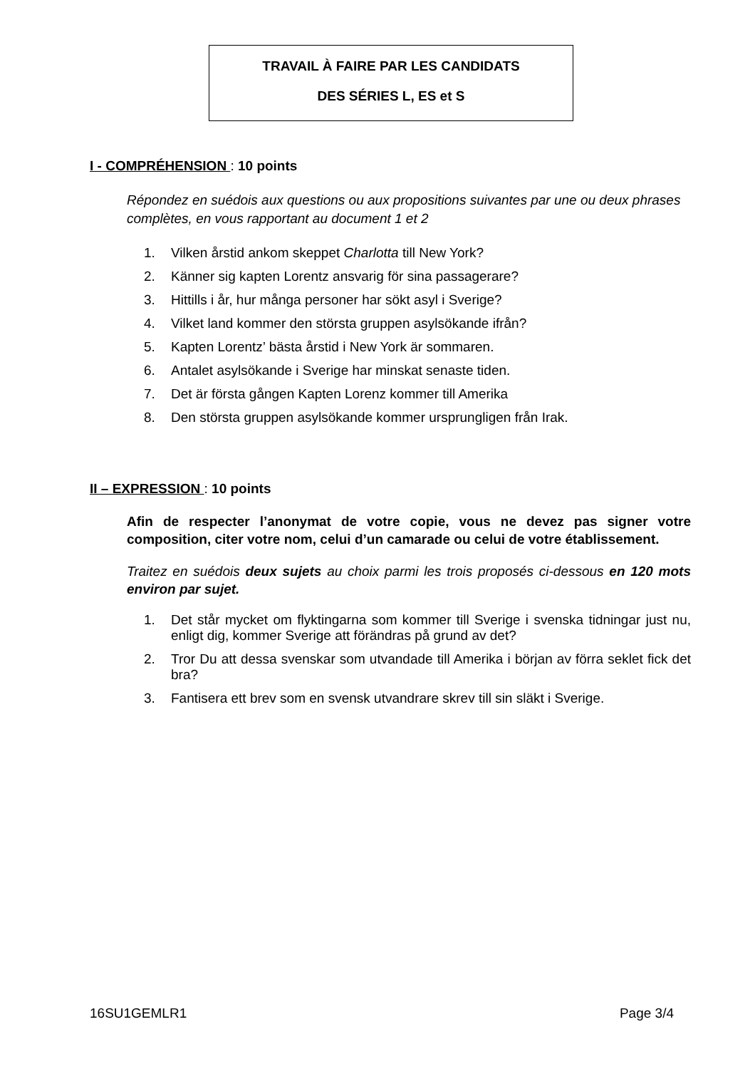TRAVAIL À FAIRE PAR LES CANDIDATS
DES SÉRIES L, ES et S
I - COMPRÉHENSION : 10 points
Répondez en suédois aux questions ou aux propositions suivantes par une ou deux phrases complètes, en vous rapportant au document 1 et 2
1. Vilken årstid ankom skeppet Charlotta till New York?
2. Känner sig kapten Lorentz ansvarig för sina passagerare?
3. Hittills i år, hur många personer har sökt asyl i Sverige?
4. Vilket land kommer den största gruppen asylsökande ifrån?
5. Kapten Lorentz’ bästa årstid i New York är sommaren.
6. Antalet asylsökande i Sverige har minskat senaste tiden.
7. Det är första gången Kapten Lorenz kommer till Amerika
8. Den största gruppen asylsökande kommer ursprungligen från Irak.
II – EXPRESSION : 10 points
Afin de respecter l’anonymat de votre copie, vous ne devez pas signer votre composition, citer votre nom, celui d’un camarade ou celui de votre établissement.
Traitez en suédois deux sujets au choix parmi les trois proposés ci-dessous en 120 mots environ par sujet.
1. Det står mycket om flyktingarna som kommer till Sverige i svenska tidningar just nu, enligt dig, kommer Sverige att förändras på grund av det?
2. Tror Du att dessa svenskar som utvandade till Amerika i början av förra seklet fick det bra?
3. Fantisera ett brev som en svensk utvandrare skrev till sin släkt i Sverige.
16SU1GEMLR1 Page 3/4